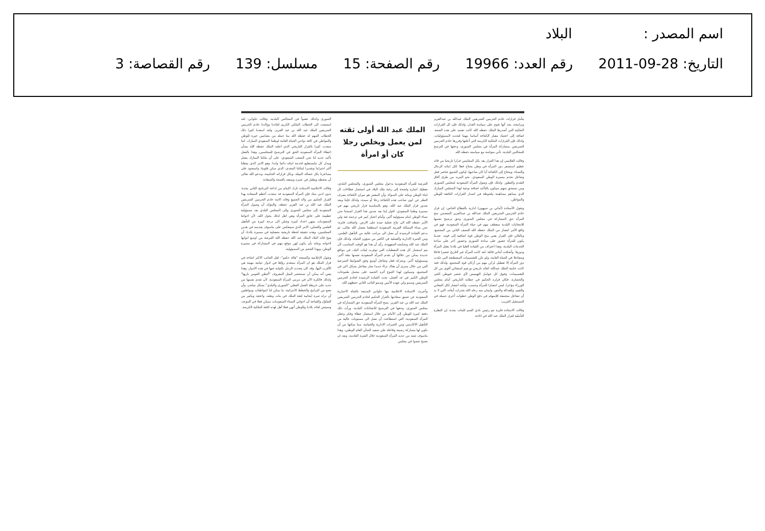اسم المصدر : البلاد
التاريخ: 28-09-2011 رقم العدد: 19966 رقم الصفحة: 15 مسلسل: 139 رقم القصاصة: 3
يتأمل قرارات خادم الحرمين الشريفين الملك عبدالله بن عبدالعزيز وبرامجه، يجد أنها تقوم على سياسة العدل، ولذلك فإن كل القرارات الملكية التي أصدرها الملك حفظه الله كانت تعتمد على هذه الصفة، اضافة إلى اعتماد معيار الكفاءة أساسا مهما لتحديد المسؤوليات، ولذلك فإن القرارات الملكية الكريمة التي أعلنها وقررها خادم الحرمين الشريفين بمشاركة المرأة في مجلس الشورى، وحقها في الترشح للمجالس البلدية، تأتي متواشة مع سياسته حفظه الله.
وقالت الغلاييني إن هذا القرار يعد بكل المقاييس قرارا تاريخيا من قائد عظيم استشعر دور المرأة في وطن يحتاج فعلا لكل ابنائه الرجال والنساء، ويحتاج إلى الكفاءة أيا كان صاحبها، ليكون الجميع عناصر فعل وتفاعل تخدم مسيرة الوطن السعودي، نحو المزيد من طرق آفاق التقدم والتطور. ولذلك فإن وصول المرأة السعودية لمجلس الشورى ومن تستحق منهم سيكون بالتأكيد اضافة نوعية لهذا المجلس المبارك الذي يساهم مساهمة ملحوظة في اصدار القرارات النافعة للوطن والمواطن.
وتقول الأستاذة (أماني بن شيهون) ادارية بالقطاع الخاص: إن قرار خادم الحرمين الشريفين الملك عبدالله بن عبدالعزيز المتضمن منح المرأة حق المشاركة في مجلس الشورى وحق ترشيح نفسها للانتخابات البلدية منعطف مهم في حياة المرأة السعودية، فهو في واقع الأمر انتصار من الملك حفظه الله للنصف الثاني من المجتمع، وبالتالي فإن القرار يعني منح الوطن قوة اضافية إلى قوته، عندما يكون للمرأة حضور على ساحة الشورى وحضور آخر على ساحة الخدمات البلدية، وهذا اعتراف من القيادة العليا في بلادنا بعقل المرأة ودورها. وأضافت أماني قائلة: لقد كانت المرأة عبر التاريخ عنصرا فاعلا ومتفاعلا في الحياة العامة، ولم تكن للتقسيمات المصطنعة التي حيّدت دور المرأة إلا تعطيل لركن مهم من أركان قوة المجتمع، ولذلك فقد كانت حكمة الملك عبدالله كقائد تاريخي وزعيم استثنائي أقوى من كل التقسيمات، وفوق كل عوامل التهميش لأي عنصر فيوطن الخير والحضارة، فكان قراره الحكيم في خطابه التاريخي أمام مجلس الوزراء مؤخرا، ليس انتصارا للمرأة وحسب، ولكنه انتصار لكل المعاني والقيم، وللعدالة والحق، وايمان منه رعاه الله بقدرات أبنائه، التي لا بد أن تتفاعل مجتمعة للإسهام في دفع الوطن خطوات أخرى جميلة في المستقبل القريب.
وقالت الاستاذة فايزة نتو رئيس نادي الصم للبنات بجدة: إن النظرة التأملية لقرار الملك عبد الله في اتاحة
الملك عبد الله أولى ثقته
لمن يعمل ويخلص رجلا
كان أو امرأة
الفرصة للمرأة السعودية بدخول مجلس الشورى، والمجلس البلدي، تعطيك اشارة واضحة إلى رغبة ملك البلاد في استثمار عطاءات كل ابناء الوطن وبناته على السواء، وأن المعتبر هو ميزان الكفاءة بصرف النظر عن كون صاحب هذه الكفاءة رجلا أو سيدة، ولذلك فإننا وبعد صدور قرار الملك عبد الله، وهو بالمناسبة قرار تاريخي مهم في مسيرة وطننا السعودي، اقول إننا بعد صدور هذا القرار اصبحنا نحن نساء الوطن امام مسؤولية أكبر، وأمام اختبار كبير في ترجمة ثقة ولي الأمر حفظه الله الى نتاج عملية جيدة على الارض. واضافت فايزة: نحن نساء المملكة العربية السعودية استطعنا بفضل الله تعالى، ثم بدعم القيادة الرشيدة أن نصل الى مراتب عالية من التأهيل العلمي، ومن الخبرة الادارية والعملية في الكثير من شؤون الحياة، ولذلك فإن الملك عبد الله وبحكمته المعهودة، رأى أن هذا هو الوقت المناسب لأن يتم استثمار كل هذه المعطيات التي توفرت لبنات البلد، في مواقع جديدة يمكن من خلالها أن تقدم المرأة السعودية نفسها بثقة أكبر، ومسؤولية أكبر، وبحركة فعل وتفاعل أوسع وفق الضوابط الشرعية التي من خلال سنرى أن هناك ثراءً جديدا صار يتفاعل بشكل اكبر في المجتمع، وسيكون لهذا التنوع أثره الحميد على مجمل طموحات الوطن الكبير في غد أفضل، تحت القيادة الرشيدة لخادم الحرمين الشريفين وسمو ولي عهده الأمين وسمو النائب الثاني حفظهم الله.
وأعربت الاستاذة الاعلامية مها حلواني المذيعة بالقناة الاخبارية السعودية عن عميق سعادتها بالقرار الحكيم لخادم الحرمين الشريفين الملك عبد الله بن عبد العزيز، بمنح المرأة السعودية حق المشاركة في مجلس الشورى، وحقها في الترشيح للانتخابات البلدية، ورأت ذلك دفعة كبيرة للوطن إلى الأمام من خلال استثمار عطاء وفكر وعقل المرأة السعودية، التي استطاعت أن تصل الى مستويات عالية من التأهيل الاكاديمي ومن الخبرات الادارية والحياتية، مما يمكنها من أن تكون لها مشاركة رصينة وفاعلة على صعيد الشأن العام الوطني، وهذا ماسوف تثبته من جديد المرأة السعودية خلال الفترة القادمة، وبعد ان تصبح عضوا في مجلس
الشورى وكذلك عضواً في المجالس البلدية. وقالت حلواني: لقد استمعت الى الخطاب الملكي الكريم لقائدنا ووالدنا خادم الحرمين الشريفين الملك عبد الله بن عبد العزيز، ولقد اسعدنا كثيرا ذلك الخطاب المهم له حفظه الله بما حمله من مضامين خيرة للوطن والمواطن في كافة نواحي الحياة العامة لوطننا السعودي المبارك، كما سعدت كثيرا بالقرار التاريخي الذي اعلنه الملك حفظه الله بشأن اعطاء المرأة السعودية الحق في الترشيح للمجلسين، وهذا بالفعل تأكيد جديد لنا نحن الشعب السعودي، على أن ملكنا المبارك يعمل ويبذل كل مايستطيع لخدمة ابنائه دائما وابدا، وهو الامر الذي يجعلنا أكثر احتراما وتقديرا لملكنا المفدى، الذي سكن قلوبنا، واستحوذ على مشاعرنا بكل خصاله النبيلة، وبكل قراراته الحكيمة، وندعو الله تعالى أن يحفظه ويطيل في عمره ويمتعه بالصحة والسعادة.
وقالت الاعلامية الاستاذة نازك الإمام من اذاعة البرنامج الثاني بجدة: بدون ادنى شك فإن المرأة السعودية قد سعدت أعظم السعادة بهذا القرار الحكيم من والد الجميع وقائد الامة خادم الحرمين الشريفين الملك عبد الله بن عبد العزيز حفظه، والمؤكد أن وصول المرأة السعودية إلى مجلس الشورى وإلى المجلس البلدي يعد مسؤولية عظيمة على عاتق المرأة وهي اهل لذلك بحول الله، لأن اخواتنا السعوديات بينهن اعداد كبيرة وصلن الى درجة كبيرة من التأهيل العلمي والعملي، الامر الذي سينعكس على ماسوف يقدمنه في هذين المجلسين، وهذه حقيقة لحظة تاريخية مفصلية في مسيرة بلادنا، أن يتيح قائد البلاد الملك عبد الله حفظه الله الفرصة من اوسع ابوابها لاخواته وبناته بأن يكون لهن موقع مهم في المشاركة في مسيرة الوطن، وبهذا الحجم من المسؤولية.
وتقول الإعلامية والمنتجة "هالة حكيم": لعل الجانب الاكثر اضاءة في قرار الملك هو ان المرأة ستقدم رؤاها في ادوار حياتية مهمة هي الأقرب اليها، وقد كان يتحدث الرجل بالنيابة عنها في هذه الادوار، وهذا يعني أنه يمكن أن نستحضر المثل المعروف "أعطي القوس باريها" ولذلك فالكرة الآن في مرمى المرأة السعودية، لأن تقدم نفسها من جديد على خريطة العمل الفعلي "الشورى والبلدي" بشكل مباشر، وأن تضع من البرامج والخطط الاجرائية، ما يمكن لنا كمواطنات ومواطنين أن نراه ثمرة ايجابية لثقة الملك في بنات وطنه، واعتقد وبكثير من التفاؤل والقناعة أن اخواتي النساء السعوديات سيكن فعلا في الموعد، وسيثبتن لقائد بلادنا وللوطن أنهن فعلا أهل لهذه الثقة الملكية الكريمة.